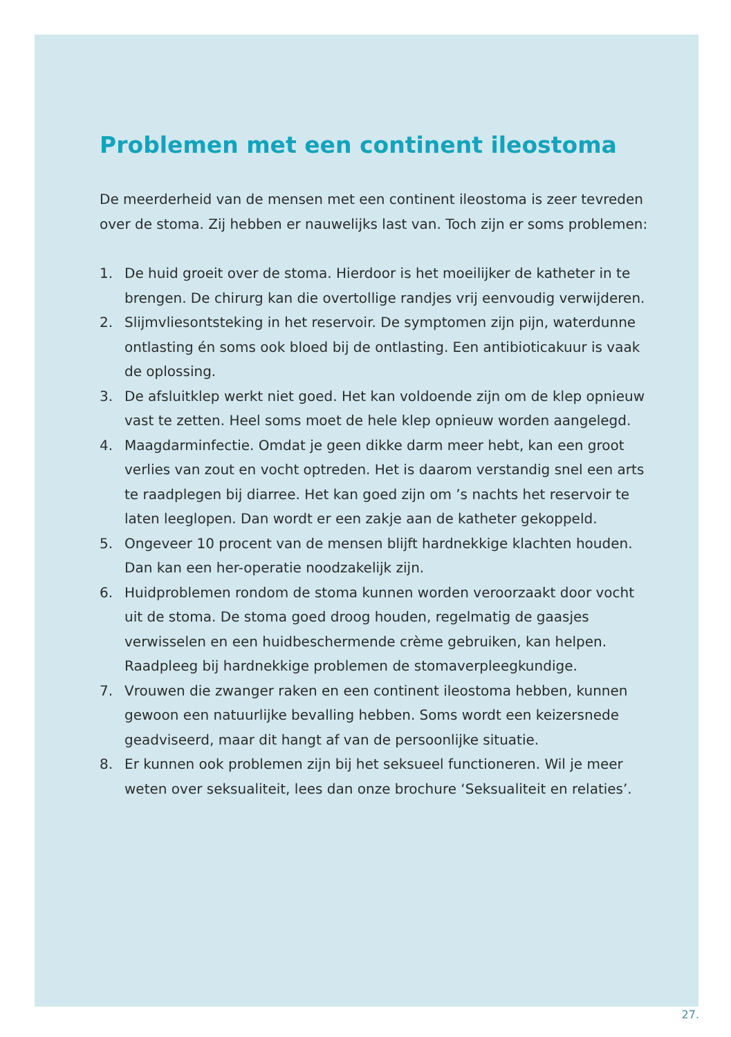Problemen met een continent ileostoma
De meerderheid van de mensen met een continent ileostoma is zeer tevreden over de stoma. Zij hebben er nauwelijks last van. Toch zijn er soms problemen:
1. De huid groeit over de stoma. Hierdoor is het moeilijker de katheter in te brengen. De chirurg kan die overtollige randjes vrij eenvoudig verwijderen.
2. Slijmvliesontsteking in het reservoir. De symptomen zijn pijn, waterdunne ontlasting én soms ook bloed bij de ontlasting. Een antibioticakuur is vaak de oplossing.
3. De afsluitklep werkt niet goed. Het kan voldoende zijn om de klep opnieuw vast te zetten. Heel soms moet de hele klep opnieuw worden aangelegd.
4. Maagdarminfectie. Omdat je geen dikke darm meer hebt, kan een groot verlies van zout en vocht optreden. Het is daarom verstandig snel een arts te raadplegen bij diarree. Het kan goed zijn om ’s nachts het reservoir te laten leeglopen. Dan wordt er een zakje aan de katheter gekoppeld.
5. Ongeveer 10 procent van de mensen blijft hardnekkige klachten houden. Dan kan een her-operatie noodzakelijk zijn.
6. Huidproblemen rondom de stoma kunnen worden veroorzaakt door vocht uit de stoma. De stoma goed droog houden, regelmatig de gaasjes verwisselen en een huidbeschermende crème gebruiken, kan helpen. Raadpleeg bij hardnekkige problemen de stomaverpleegkundige.
7. Vrouwen die zwanger raken en een continent ileostoma hebben, kunnen gewoon een natuurlijke bevalling hebben. Soms wordt een keizersnede geadviseerd, maar dit hangt af van de persoonlijke situatie.
8. Er kunnen ook problemen zijn bij het seksueel functioneren. Wil je meer weten over seksualiteit, lees dan onze brochure ‘Seksualiteit en relaties’.
27.